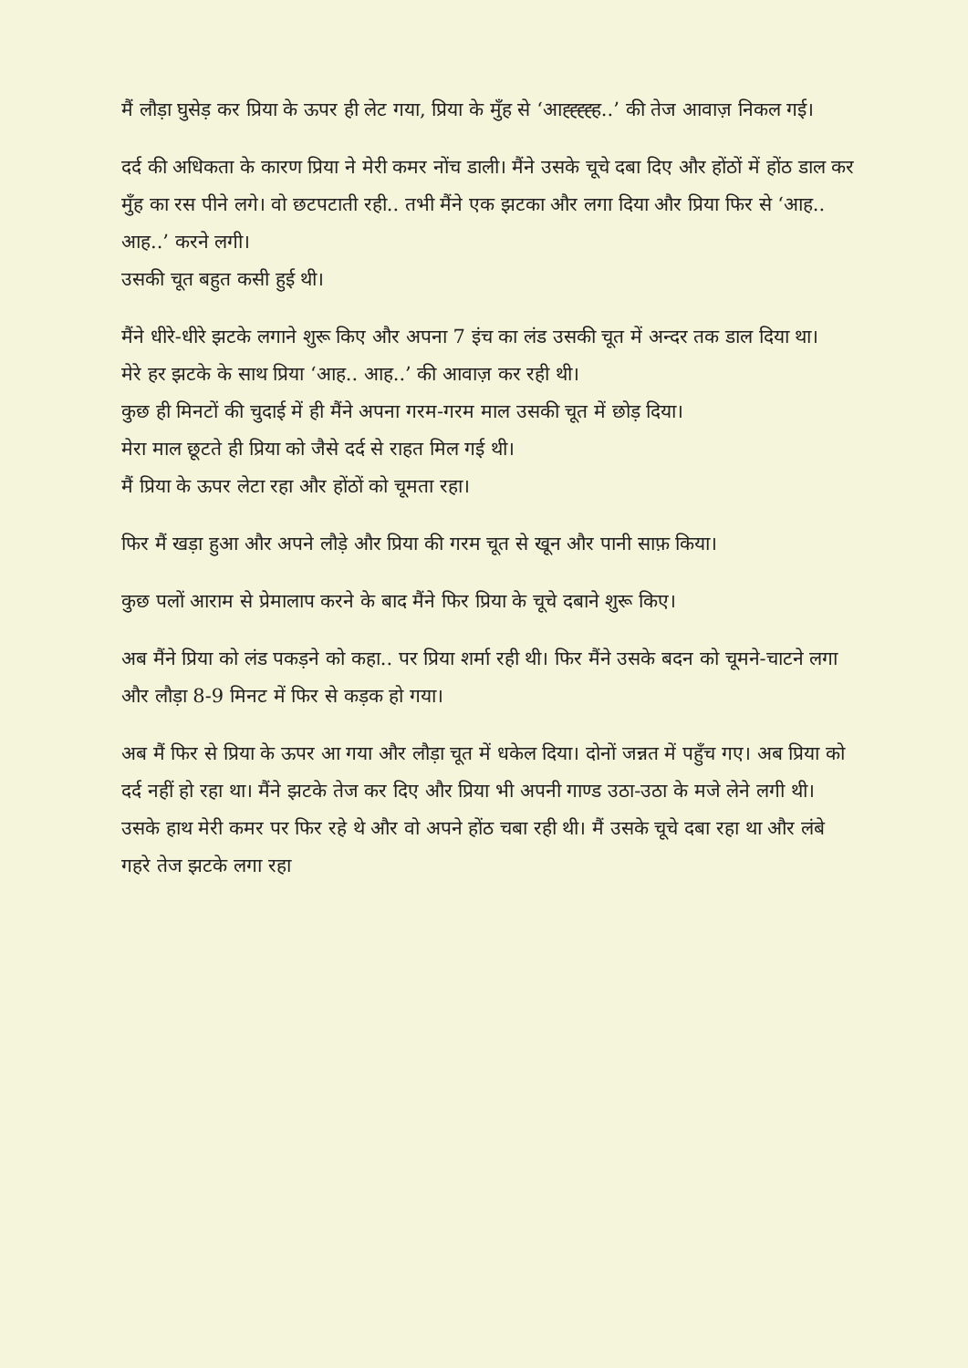मैं लौड़ा घुसेड़ कर प्रिया के ऊपर ही लेट गया, प्रिया के मुँह से ‘आह्ह्ह्ह्ह..’ की तेज आवाज़ निकल गई।
दर्द की अधिकता के कारण प्रिया ने मेरी कमर नोंच डाली। मैंने उसके चूचे दबा दिए और होंठों में होंठ डाल कर मुँह का रस पीने लगे। वो छटपटाती रही.. तभी मैंने एक झटका और लगा दिया और प्रिया फिर से ‘आह.. आह..’ करने लगी।
उसकी चूत बहुत कसी हुई थी।
मैंने धीरे-धीरे झटके लगाने शुरू किए और अपना 7 इंच का लंड उसकी चूत में अन्दर तक डाल दिया था।
मेरे हर झटके के साथ प्रिया ‘आह.. आह..’ की आवाज़ कर रही थी।
कुछ ही मिनटों की चुदाई में ही मैंने अपना गरम-गरम माल उसकी चूत में छोड़ दिया।
मेरा माल छूटते ही प्रिया को जैसे दर्द से राहत मिल गई थी।
मैं प्रिया के ऊपर लेटा रहा और होंठों को चूमता रहा।
फिर मैं खड़ा हुआ और अपने लौड़े और प्रिया की गरम चूत से खून और पानी साफ़ किया।
कुछ पलों आराम से प्रेमालाप करने के बाद मैंने फिर प्रिया के चूचे दबाने शुरू किए।
अब मैंने प्रिया को लंड पकड़ने को कहा.. पर प्रिया शर्मा रही थी। फिर मैंने उसके बदन को चूमने-चाटने लगा और लौड़ा 8-9 मिनट में फिर से कड़क हो गया।
अब मैं फिर से प्रिया के ऊपर आ गया और लौड़ा चूत में धकेल दिया। दोनों जन्नत में पहुँच गए। अब प्रिया को दर्द नहीं हो रहा था। मैंने झटके तेज कर दिए और प्रिया भी अपनी गाण्ड उठा-उठा के मजे लेने लगी थी। उसके हाथ मेरी कमर पर फिर रहे थे और वो अपने होंठ चबा रही थी। मैं उसके चूचे दबा रहा था और लंबे गहरे तेज झटके लगा रहा